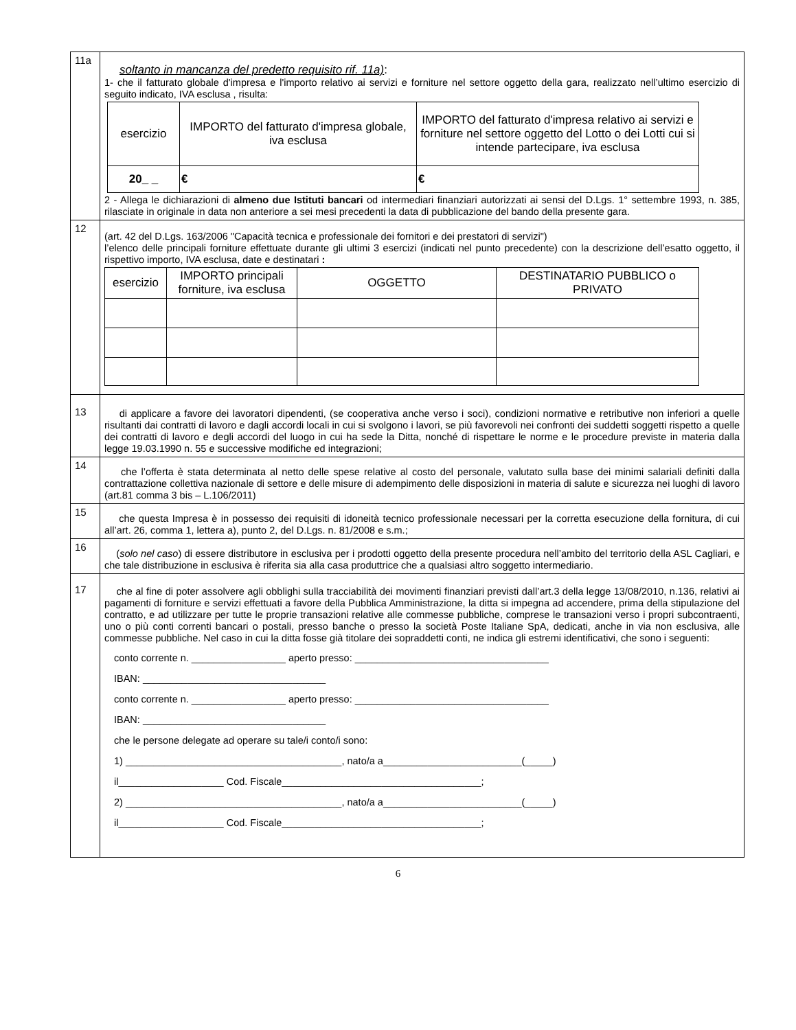| 11a | soltanto in mancanza del predetto requisito rif. 11a) : 1- che il fatturato globale d'impresa e l'importo relativo ai servizi e forniture nel settore oggetto della gara, realizzato nell’ultimo esercizio di seguito indicato, IVA esclusa , risulta: / esercizio / IMPORTO del fatturato d'impresa globale, iva esclusa / IMPORTO del fatturato d'impresa relativo ai servizi e forniture nel settore oggetto del Lotto o dei Lotti cui si intende partecipare, iva esclusa / / --- / --- / --- / / 20_ _ / € / € / 2 - Allega le dichiarazioni di almeno due Istituti bancari od intermediari finanziari autorizzati ai sensi del D.Lgs. 1° settembre 1993, n. 385, rilasciate in originale in data non anteriore a sei mesi precedenti la data di pubblicazione del bando della presente gara. |
| 12 | (art. 42 del D.Lgs. 163/2006 "Capacità tecnica e professionale dei fornitori e dei prestatori di servizi") l’elenco delle principali forniture effettuate durante gli ultimi 3 esercizi (indicati nel punto precedente) con la descrizione dell’esatto oggetto, il rispettivo importo, IVA esclusa, date e destinatari : / esercizio / IMPORTO principali forniture, iva esclusa / OGGETTO / DESTINATARIO PUBBLICO o PRIVATO / / --- / --- / --- / --- / |
| 13 | di applicare a favore dei lavoratori dipendenti, (se cooperativa anche verso i soci), condizioni normative e retributive non inferiori a quelle risultanti dai contratti di lavoro e dagli accordi locali in cui si svolgono i lavori, se più favorevoli nei confronti dei suddetti soggetti rispetto a quelle dei contratti di lavoro e degli accordi del luogo in cui ha sede la Ditta, nonché di rispettare le norme e le procedure previste in materia dalla legge 19.03.1990 n. 55 e successive modifiche ed integrazioni; |
| 14 | che l’offerta è stata determinata al netto delle spese relative al costo del personale, valutato sulla base dei minimi salariali definiti dalla contrattazione collettiva nazionale di settore e delle misure di adempimento delle disposizioni in materia di salute e sicurezza nei luoghi di lavoro (art.81 comma 3 bis – L.106/2011) |
| 15 | che questa Impresa è in possesso dei requisiti di idoneità tecnico professionale necessari per la corretta esecuzione della fornitura, di cui all’art. 26, comma 1, lettera a), punto 2, del D.Lgs. n. 81/2008 e s.m.; |
| 16 | ( solo nel caso ) di essere distributore in esclusiva per i prodotti oggetto della presente procedura nell’ambito del territorio della ASL Cagliari, e che tale distribuzione in esclusiva è riferita sia alla casa produttrice che a qualsiasi altro soggetto intermediario. |
| 17 | che al fine di poter assolvere agli obblighi sulla tracciabilità dei movimenti finanziari previsti dall’art.3 della legge 13/08/2010, n.136, relativi ai pagamenti di forniture e servizi effettuati a favore della Pubblica Amministrazione, la ditta si impegna ad accendere, prima della stipulazione del contratto, e ad utilizzare per tutte le proprie transazioni relative alle commesse pubbliche, comprese le transazioni verso i propri subcontraenti, uno o più conti correnti bancari o postali, presso banche o presso la società Poste Italiane SpA, dedicati, anche in via non esclusiva, alle commesse pubbliche. Nel caso in cui la ditta fosse già titolare dei sopraddetti conti, ne indica gli estremi identificativi, che sono i seguenti: conto corrente n. _________________ aperto presso: ___________________________________ IBAN: _________________________________ conto corrente n. _________________ aperto presso: ___________________________________ IBAN: _________________________________ che le persone delegate ad operare su tale/i conto/i sono: 1) _______________________________________, nato/a a_________________________(_____) il___________________ Cod. Fiscale____________________________________; 2) _______________________________________, nato/a a_________________________(_____) il___________________ Cod. Fiscale____________________________________; |
6